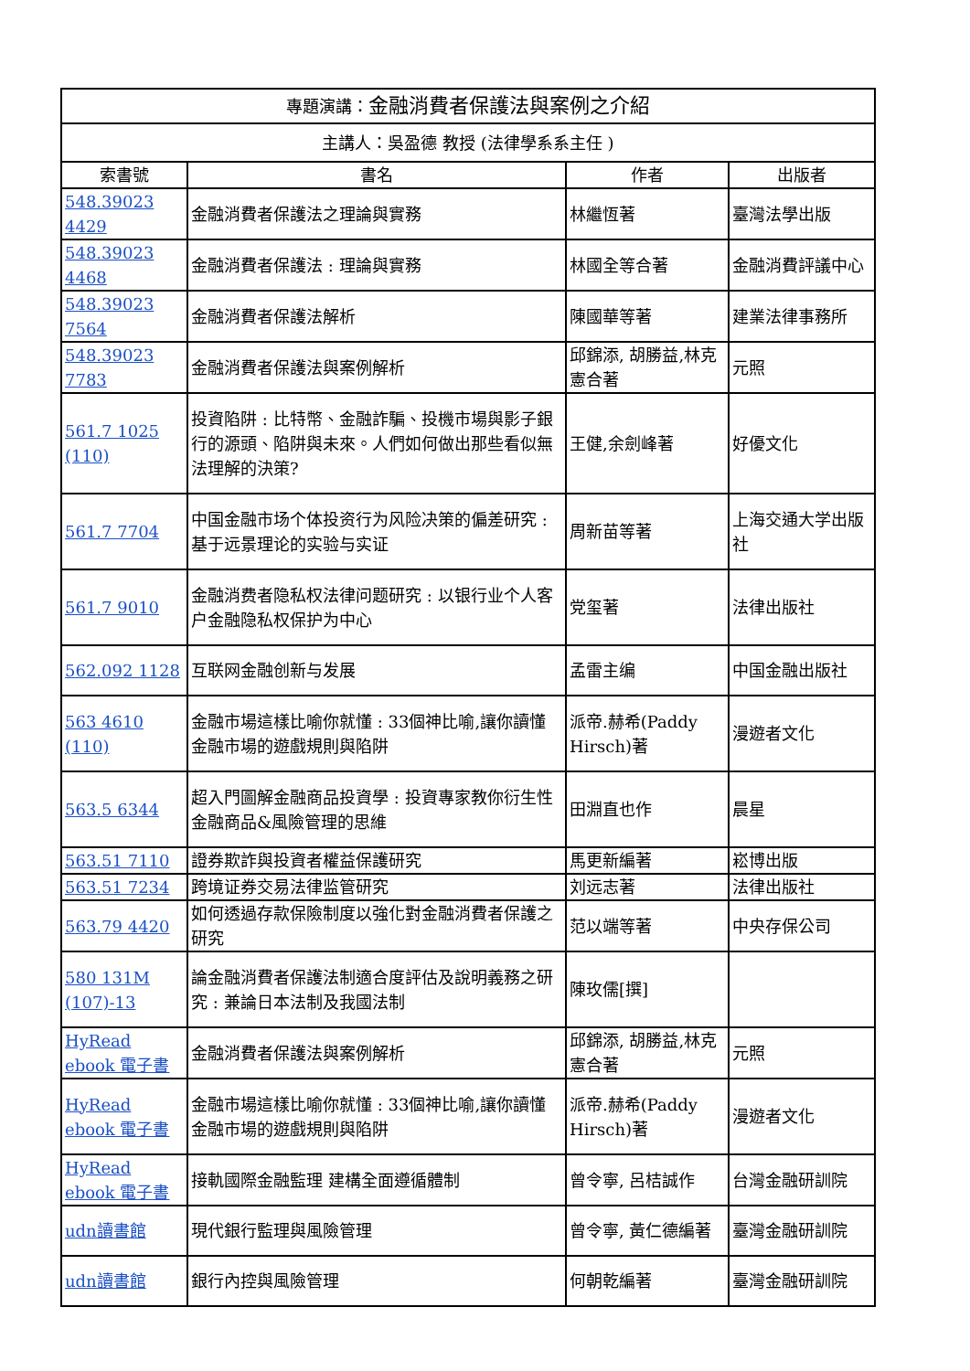| 專題演講： 金融消費者保護法與案例之介紹 | | | |
| --- | --- | --- | --- |
| 主講人：吳盈德 教授 (法律學系系主任 ) | | | |
| 索書號 | 書名 | 作者 | 出版者 |
| 548.39023 4429 | 金融消費者保護法之理論與實務 | 林繼恆著 | 臺灣法學出版 |
| 548.39023 4468 | 金融消費者保護法 : 理論與實務 | 林國全等合著 | 金融消費評議中心 |
| 548.39023 7564 | 金融消費者保護法解析 | 陳國華等著 | 建業法律事務所 |
| 548.39023 7783 | 金融消費者保護法與案例解析 | 邱錦添, 胡勝益,林克憲合著 | 元照 |
| 561.7 1025 (110) | 投資陷阱 : 比特幣、金融詐騙、投機市場與影子銀行的源頭、陷阱與未來。人們如何做出那些看似無法理解的決策? | 王健,余劍峰著 | 好優文化 |
| 561.7 7704 | 中国金融市场个体投资行为风险决策的偏差研究 : 基于远景理论的实验与实证 | 周新苗等著 | 上海交通大学出版社 |
| 561.7 9010 | 金融消费者隐私权法律问题研究 : 以银行业个人客户金融隐私权保护为中心 | 党玺著 | 法律出版社 |
| 562.092 1128 | 互联网金融创新与发展 | 孟雷主编 | 中国金融出版社 |
| 563 4610 (110) | 金融市場這樣比喻你就懂 : 33個神比喻,讓你讀懂金融市場的遊戲規則與陷阱 | 派帝.赫希(Paddy Hirsch)著 | 漫遊者文化 |
| 563.5 6344 | 超入門圖解金融商品投資學 : 投資專家教你衍生性金融商品&風險管理的思維 | 田淵直也作 | 晨星 |
| 563.51 7110 | 證券欺詐與投資者權益保護研究 | 馬更新編著 | 崧博出版 |
| 563.51 7234 | 跨境证券交易法律监管研究 | 刘远志著 | 法律出版社 |
| 563.79 4420 | 如何透過存款保險制度以強化對金融消費者保護之研究 | 范以端等著 | 中央存保公司 |
| 580 131M (107)-13 | 論金融消費者保護法制適合度評估及說明義務之研究 : 兼論日本法制及我國法制 | 陳玫儒[撰] | |
| HyRead ebook 電子書 | 金融消費者保護法與案例解析 | 邱錦添, 胡勝益,林克憲合著 | 元照 |
| HyRead ebook 電子書 | 金融市場這樣比喻你就懂 : 33個神比喻,讓你讀懂金融市場的遊戲規則與陷阱 | 派帝.赫希(Paddy Hirsch)著 | 漫遊者文化 |
| HyRead ebook 電子書 | 接軌國際金融監理 建構全面遵循體制 | 曾令寧, 呂桔誠作 | 台灣金融研訓院 |
| udn讀書館 | 現代銀行監理與風險管理 | 曾令寧, 黃仁德編著 | 臺灣金融研訓院 |
| udn讀書館 | 銀行內控與風險管理 | 何朝乾編著 | 臺灣金融研訓院 |